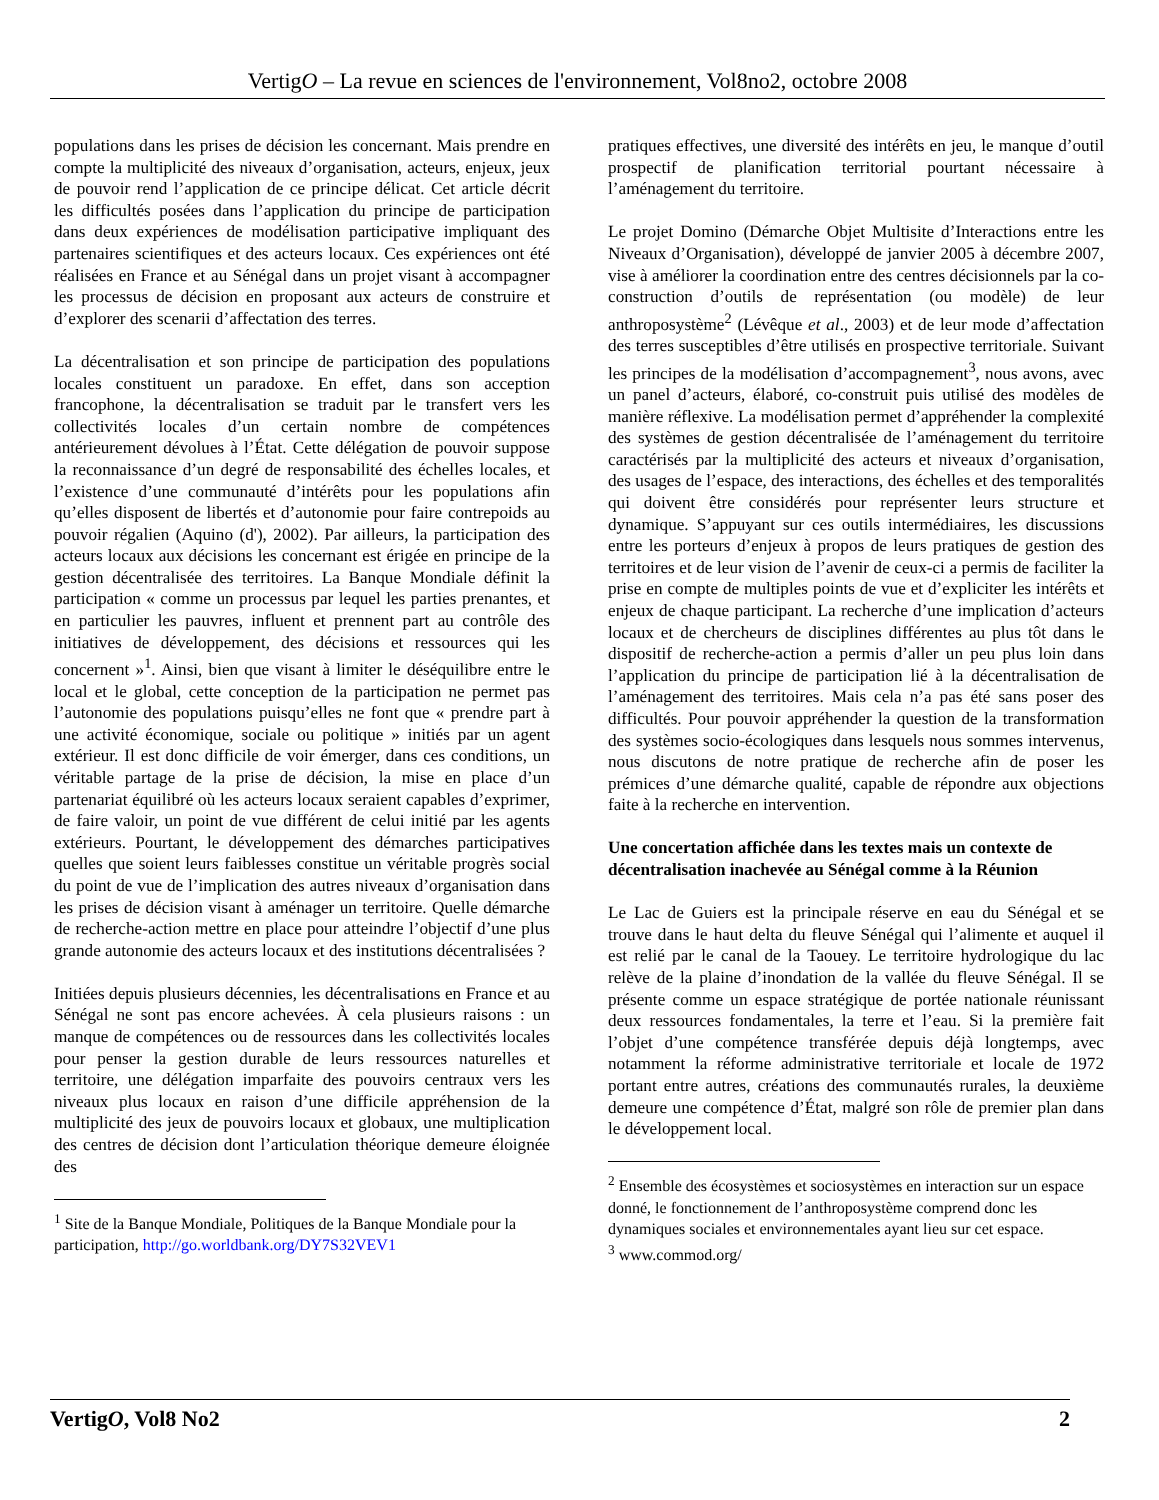VertigO – La revue en sciences de l'environnement, Vol8no2, octobre 2008
populations dans les prises de décision les concernant. Mais prendre en compte la multiplicité des niveaux d’organisation, acteurs, enjeux, jeux de pouvoir rend l’application de ce principe délicat. Cet article décrit les difficultés posées dans l’application du principe de participation dans deux expériences de modélisation participative impliquant des partenaires scientifiques et des acteurs locaux. Ces expériences ont été réalisées en France et au Sénégal dans un projet visant à accompagner les processus de décision en proposant aux acteurs de construire et d’explorer des scenarii d’affectation des terres.
La décentralisation et son principe de participation des populations locales constituent un paradoxe. En effet, dans son acception francophone, la décentralisation se traduit par le transfert vers les collectivités locales d’un certain nombre de compétences antérieurement dévolues à l’État. Cette délégation de pouvoir suppose la reconnaissance d’un degré de responsabilité des échelles locales, et l’existence d’une communauté d’intérêts pour les populations afin qu’elles disposent de libertés et d’autonomie pour faire contrepoids au pouvoir régalien (Aquino (d'), 2002). Par ailleurs, la participation des acteurs locaux aux décisions les concernant est érigée en principe de la gestion décentralisée des territoires. La Banque Mondiale définit la participation « comme un processus par lequel les parties prenantes, et en particulier les pauvres, influent et prennent part au contrôle des initiatives de développement, des décisions et ressources qui les concernent »<sup>1</sup>. Ainsi, bien que visant à limiter le déséquilibre entre le local et le global, cette conception de la participation ne permet pas l’autonomie des populations puisqu’elles ne font que « prendre part à une activité économique, sociale ou politique » initiés par un agent extérieur. Il est donc difficile de voir émerger, dans ces conditions, un véritable partage de la prise de décision, la mise en place d’un partenariat équilibré où les acteurs locaux seraient capables d’exprimer, de faire valoir, un point de vue différent de celui initié par les agents extérieurs. Pourtant, le développement des démarches participatives quelles que soient leurs faiblesses constitue un véritable progrès social du point de vue de l’implication des autres niveaux d’organisation dans les prises de décision visant à aménager un territoire. Quelle démarche de recherche-action mettre en place pour atteindre l’objectif d’une plus grande autonomie des acteurs locaux et des institutions décentralisées ?
Initiées depuis plusieurs décennies, les décentralisations en France et au Sénégal ne sont pas encore achevées. À cela plusieurs raisons : un manque de compétences ou de ressources dans les collectivités locales pour penser la gestion durable de leurs ressources naturelles et territoire, une délégation imparfaite des pouvoirs centraux vers les niveaux plus locaux en raison d’une difficile appréhension de la multiplicité des jeux de pouvoirs locaux et globaux, une multiplication des centres de décision dont l’articulation théorique demeure éloignée des
<sup>1</sup> Site de la Banque Mondiale, Politiques de la Banque Mondiale pour la participation, http://go.worldbank.org/DY7S32VEV1
pratiques effectives, une diversité des intérêts en jeu, le manque d’outil prospectif de planification territorial pourtant nécessaire à l’aménagement du territoire.
Le projet Domino (Démarche Objet Multisite d’Interactions entre les Niveaux d’Organisation), développé de janvier 2005 à décembre 2007, vise à améliorer la coordination entre des centres décisionnels par la co-construction d’outils de représentation (ou modèle) de leur anthroposystème<sup>2</sup> (Lévêque et al., 2003) et de leur mode d’affectation des terres susceptibles d’être utilisés en prospective territoriale. Suivant les principes de la modélisation d’accompagnement<sup>3</sup>, nous avons, avec un panel d’acteurs, élaboré, co-construit puis utilisé des modèles de manière réflexive. La modélisation permet d’appréhender la complexité des systèmes de gestion décentralisée de l’aménagement du territoire caractérisés par la multiplicité des acteurs et niveaux d’organisation, des usages de l’espace, des interactions, des échelles et des temporalités qui doivent être considérés pour représenter leurs structure et dynamique. S’appuyant sur ces outils intermédiaires, les discussions entre les porteurs d’enjeux à propos de leurs pratiques de gestion des territoires et de leur vision de l’avenir de ceux-ci a permis de faciliter la prise en compte de multiples points de vue et d’expliciter les intérêts et enjeux de chaque participant. La recherche d’une implication d’acteurs locaux et de chercheurs de disciplines différentes au plus tôt dans le dispositif de recherche-action a permis d’aller un peu plus loin dans l’application du principe de participation lié à la décentralisation de l’aménagement des territoires. Mais cela n’a pas été sans poser des difficultés. Pour pouvoir appréhender la question de la transformation des systèmes socio-écologiques dans lesquels nous sommes intervenus, nous discutons de notre pratique de recherche afin de poser les prémices d’une démarche qualité, capable de répondre aux objections faite à la recherche en intervention.
Une concertation affichée dans les textes mais un contexte de décentralisation inachevée au Sénégal comme à la Réunion
Le Lac de Guiers est la principale réserve en eau du Sénégal et se trouve dans le haut delta du fleuve Sénégal qui l’alimente et auquel il est relié par le canal de la Taouey. Le territoire hydrologique du lac relève de la plaine d’inondation de la vallée du fleuve Sénégal. Il se présente comme un espace stratégique de portée nationale réunissant deux ressources fondamentales, la terre et l’eau. Si la première fait l’objet d’une compétence transférée depuis déjà longtemps, avec notamment la réforme administrative territoriale et locale de 1972 portant entre autres, créations des communautés rurales, la deuxième demeure une compétence d’État, malgré son rôle de premier plan dans le développement local.
<sup>2</sup> Ensemble des écosystèmes et sociosystèmes en interaction sur un espace donné, le fonctionnement de l’anthroposystème comprend donc les dynamiques sociales et environnementales ayant lieu sur cet espace.
<sup>3</sup> www.commod.org/
VertigO, Vol8 No2 2